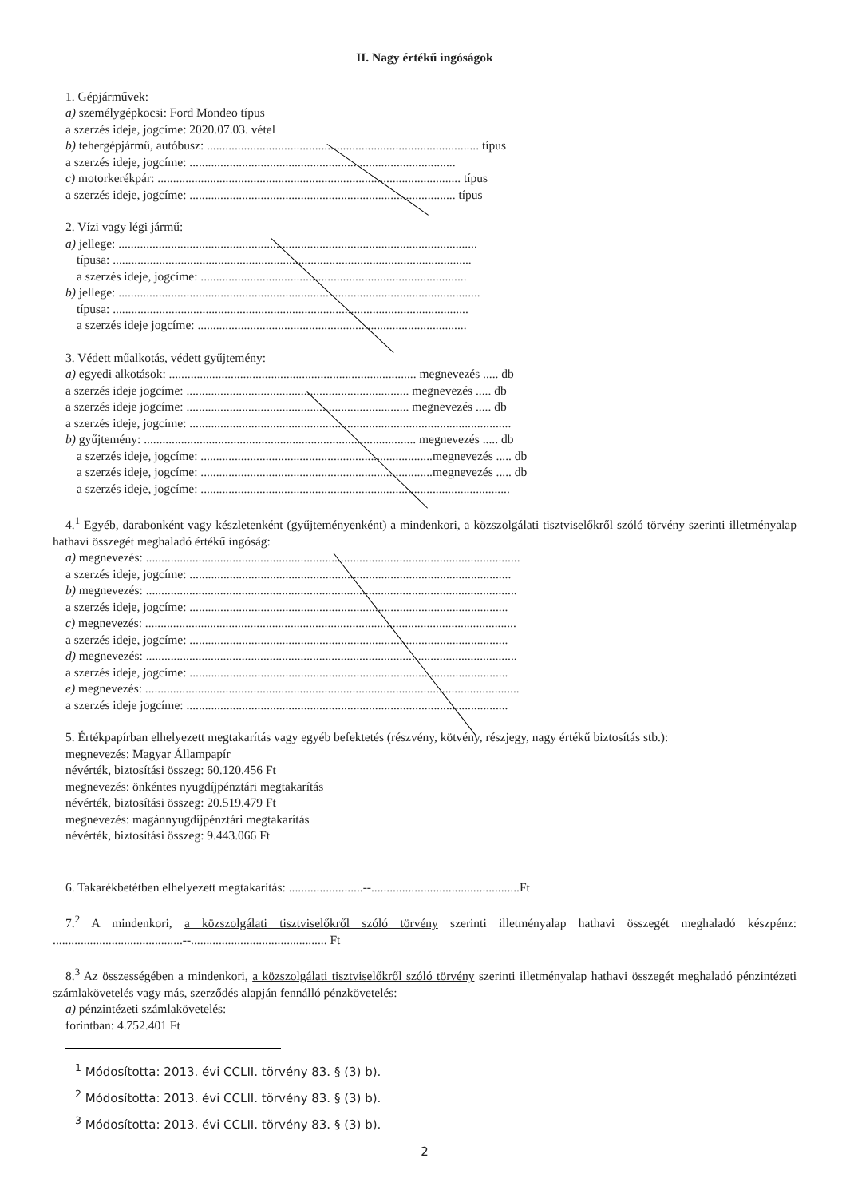II. Nagy értékű ingóságok
1. Gépjárművek:
a) személygépkocsi: Ford Mondeo típus
a szerzés ideje, jogcíme: 2020.07.03. vétel
b) tehergépjármű, autóbusz: ........................................................................................ típus
a szerzés ideje, jogcíme: ......................................................................................
c) motorkerékpár: .................................................................................................. típus
a szerzés ideje, jogcíme: ...................................................................................... típus
2. Vízi vagy légi jármű:
a) jellege: ....................................................................................................................
típusa: ....................................................................................................................
a szerzés ideje, jogcíme: ......................................................................................
b) jellege: .....................................................................................................................
típusa: ...................................................................................................................
a szerzés ideje jogcíme: .......................................................................................
3. Védett műalkotás, védett gyűjtemény:
a) egyedi alkotások: ................................................................................ megnevezés ..... db
a szerzés ideje jogcíme: ........................................................................ megnevezés ..... db
a szerzés ideje jogcíme: ........................................................................ megnevezés ..... db
a szerzés ideje, jogcíme: ........................................................................................................
b) gyűjtemény: ........................................................................................ megnevezés ..... db
a szerzés ideje, jogcíme: ...........................................................................megnevezés ..... db
a szerzés ideje, jogcíme: ...........................................................................megnevezés ..... db
a szerzés ideje, jogcíme: ....................................................................................................
4.<sup>1</sup> Egyéb, darabonként vagy készletenként (gyűjteményenként) a mindenkori, a közszolgálati tisztviselőkről szóló törvény szerinti illetményalap hathavi összegét meghaladó értékű ingóság:
a) megnevezés: .........................................................................................................................
a szerzés ideje, jogcíme: ........................................................................................................
b) megnevezés: ........................................................................................................................
a szerzés ideje, jogcíme: .......................................................................................................
c) megnevezés: ........................................................................................................................
a szerzés ideje, jogcíme: .......................................................................................................
d) megnevezés: ........................................................................................................................
a szerzés ideje, jogcíme: .......................................................................................................
e) megnevezés: .........................................................................................................................
a szerzés ideje jogcíme: ........................................................................................................
5. Értékpapírban elhelyezett megtakarítás vagy egyéb befektetés (részvény, kötvény, részjegy, nagy értékű biztosítás stb.):
megnevezés: Magyar Állampapír
névérték, biztosítási összeg: 60.120.456 Ft
megnevezés: önkéntes nyugdíjpénztári megtakarítás
névérték, biztosítási összeg: 20.519.479 Ft
megnevezés: magánnyugdíjpénztári megtakarítás
névérték, biztosítási összeg: 9.443.066 Ft
6. Takarékbetétben elhelyezett megtakarítás: ........................--................................................Ft
7.<sup>2</sup> A mindenkori, a közszolgálati tisztviselőkről szóló törvény szerinti illetményalap hathavi összegét meghaladó készpénz: ..........................................--............................................ Ft
8.<sup>3</sup> Az összességében a mindenkori, a közszolgálati tisztviselőkről szóló törvény szerinti illetményalap hathavi összegét meghaladó pénzintézeti számlakövetelés vagy más, szerződés alapján fennálló pénzkövetelés:
a) pénzintézeti számlakövetelés:
forintban: 4.752.401 Ft
<sup>1</sup> Módosította: 2013. évi CCLII. törvény 83. § (3) b).
<sup>2</sup> Módosította: 2013. évi CCLII. törvény 83. § (3) b).
<sup>3</sup> Módosította: 2013. évi CCLII. törvény 83. § (3) b).
2